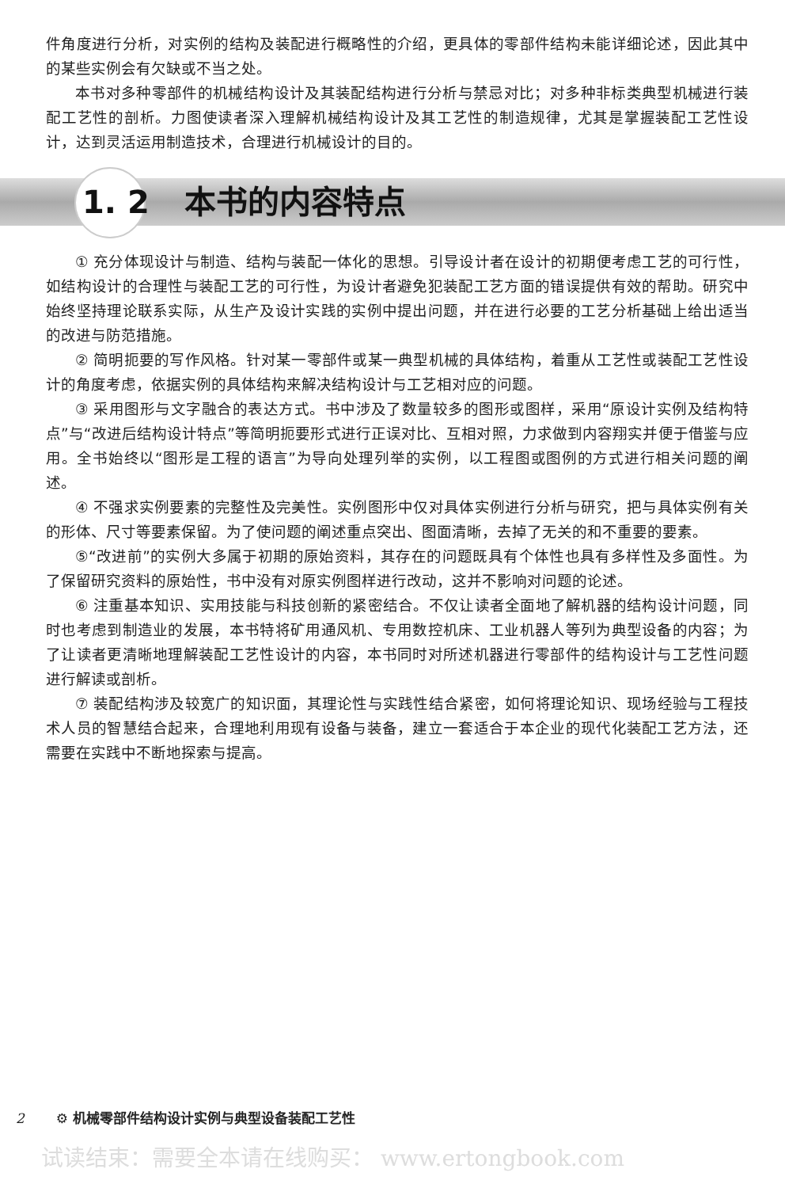件角度进行分析，对实例的结构及装配进行概略性的介绍，更具体的零部件结构未能详细论述，因此其中的某些实例会有欠缺或不当之处。
本书对多种零部件的机械结构设计及其装配结构进行分析与禁忌对比；对多种非标类典型机械进行装配工艺性的剖析。力图使读者深入理解机械结构设计及其工艺性的制造规律，尤其是掌握装配工艺性设计，达到灵活运用制造技术，合理进行机械设计的目的。
1. 2 本书的内容特点
① 充分体现设计与制造、结构与装配一体化的思想。引导设计者在设计的初期便考虑工艺的可行性，如结构设计的合理性与装配工艺的可行性，为设计者避免犯装配工艺方面的错误提供有效的帮助。研究中始终坚持理论联系实际，从生产及设计实践的实例中提出问题，并在进行必要的工艺分析基础上给出适当的改进与防范措施。
② 简明扼要的写作风格。针对某一零部件或某一典型机械的具体结构，着重从工艺性或装配工艺性设计的角度考虑，依据实例的具体结构来解决结构设计与工艺相对应的问题。
③ 采用图形与文字融合的表达方式。书中涉及了数量较多的图形或图样，采用“原设计实例及结构特点”与“改进后结构设计特点”等简明扼要形式进行正误对比、互相对照，力求做到内容翔实并便于借鉴与应用。全书始终以“图形是工程的语言”为导向处理列举的实例，以工程图或图例的方式进行相关问题的阐述。
④ 不强求实例要素的完整性及完美性。实例图形中仅对具体实例进行分析与研究，把与具体实例有关的形体、尺寸等要素保留。为了使问题的阐述重点突出、图面清晰，去掉了无关的和不重要的要素。
⑤“改进前”的实例大多属于初期的原始资料，其存在的问题既具有个体性也具有多样性及多面性。为了保留研究资料的原始性，书中没有对原实例图样进行改动，这并不影响对问题的论述。
⑥ 注重基本知识、实用技能与科技创新的紧密结合。不仅让读者全面地了解机器的结构设计问题，同时也考虑到制造业的发展，本书特将矿用通风机、专用数控机床、工业机器人等列为典型设备的内容；为了让读者更清晰地理解装配工艺性设计的内容，本书同时对所述机器进行零部件的结构设计与工艺性问题进行解读或剖析。
⑦ 装配结构涉及较宽广的知识面，其理论性与实践性结合紧密，如何将理论知识、现场经验与工程技术人员的智慧结合起来，合理地利用现有设备与装备，建立一套适合于本企业的现代化装配工艺方法，还需要在实践中不断地探索与提高。
2 ⚙ 机械零部件结构设计实例与典型设备装配工艺性
试读结束：需要全本请在线购买： www.ertongbook.com